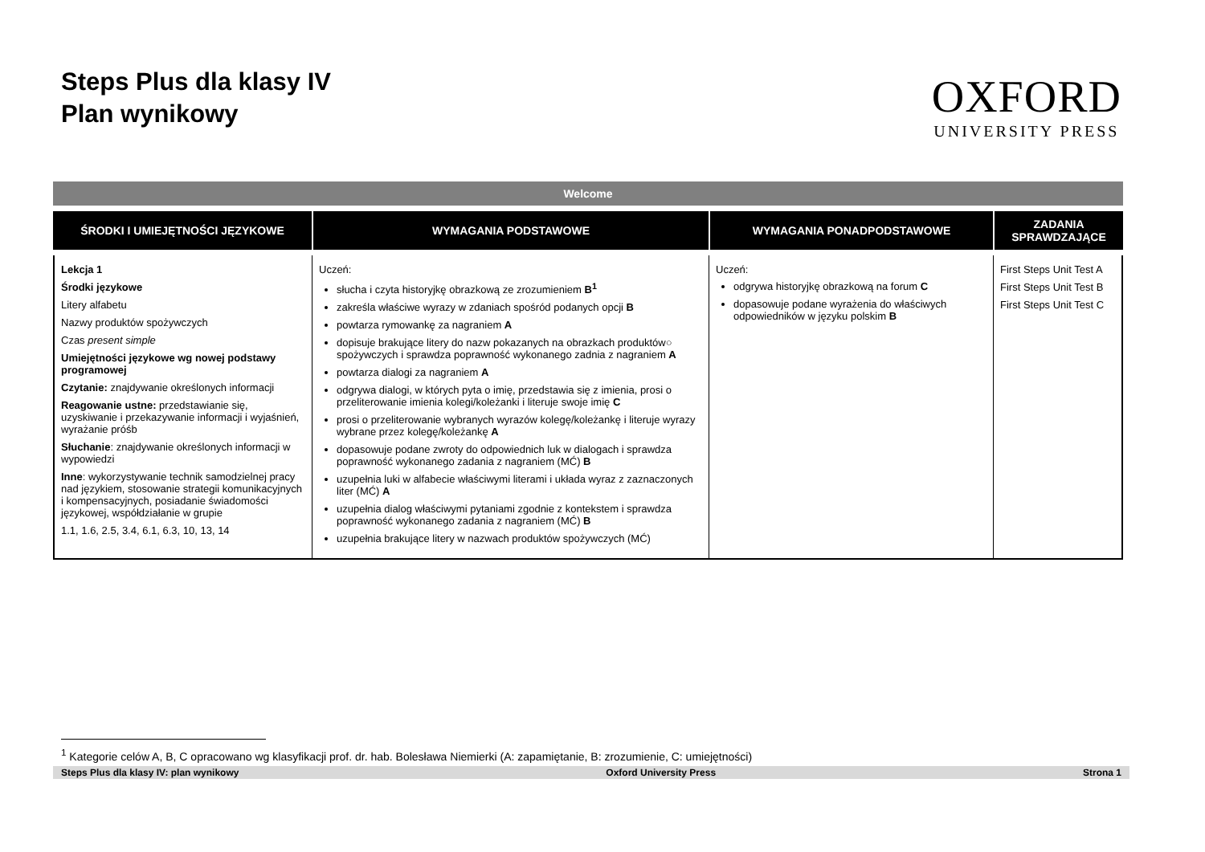Steps Plus dla klasy IV
Plan wynikowy
OXFORD
UNIVERSITY PRESS
| Welcome | | | |
| ŚRODKI I UMIEJĘTNOŚCI JĘZYKOWE | WYMAGANIA PODSTAWOWE | WYMAGANIA PONADPODSTAWOWE | ZADANIA SPRAWDZAJĄCE |
| Lekcja 1 Środki językowe Litery alfabetu Nazwy produktów spożywczych Czas present simple Umiejętności językowe wg nowej podstawy programowej Czytanie: znajdywanie określonych informacji Reagowanie ustne: przedstawianie się, uzyskiwanie i przekazywanie informacji i wyjaśnień, wyrażanie próśb Słuchanie : znajdywanie określonych informacji w wypowiedzi Inne : wykorzystywanie technik samodzielnej pracy nad językiem, stosowanie strategii komunikacyjnych i kompensacyjnych, posiadanie świadomości językowej, współdziałanie w grupie 1.1, 1.6, 2.5, 3.4, 6.1, 6.3, 10, 13, 14 | Uczeń: słucha i czyta historyjkę obrazkową ze zrozumieniem B<sup>1</sup> zakreśla właściwe wyrazy w zdaniach spośród podanych opcji B powtarza rymowankę za nagraniem A dopisuje brakujące litery do nazw pokazanych na obrazkach produktów○ spożywczych i sprawdza poprawność wykonanego zadnia z nagraniem A powtarza dialogi za nagraniem A odgrywa dialogi, w których pyta o imię, przedstawia się z imienia, prosi o przeliterowanie imienia kolegi/koleżanki i literuje swoje imię C prosi o przeliterowanie wybranych wyrazów kolegę/koleżankę i literuje wyrazy wybrane przez kolegę/koleżankę A dopasowuje podane zwroty do odpowiednich luk w dialogach i sprawdza poprawność wykonanego zadania z nagraniem (MĆ) B uzupełnia luki w alfabecie właściwymi literami i układa wyraz z zaznaczonych liter (MĆ) A uzupełnia dialog właściwymi pytaniami zgodnie z kontekstem i sprawdza poprawność wykonanego zadania z nagraniem (MĆ) B uzupełnia brakujące litery w nazwach produktów spożywczych (MĆ) | Uczeń: odgrywa historyjkę obrazkową na forum C dopasowuje podane wyrażenia do właściwych odpowiedników w języku polskim B | First Steps Unit Test A First Steps Unit Test B First Steps Unit Test C |
<sup>1</sup> Kategorie celów A, B, C opracowano wg klasyfikacji prof. dr. hab. Bolesława Niemierki (A: zapamiętanie, B: zrozumienie, C: umiejętności)
Steps Plus dla klasy IV: plan wynikowy Oxford University Press Strona 1